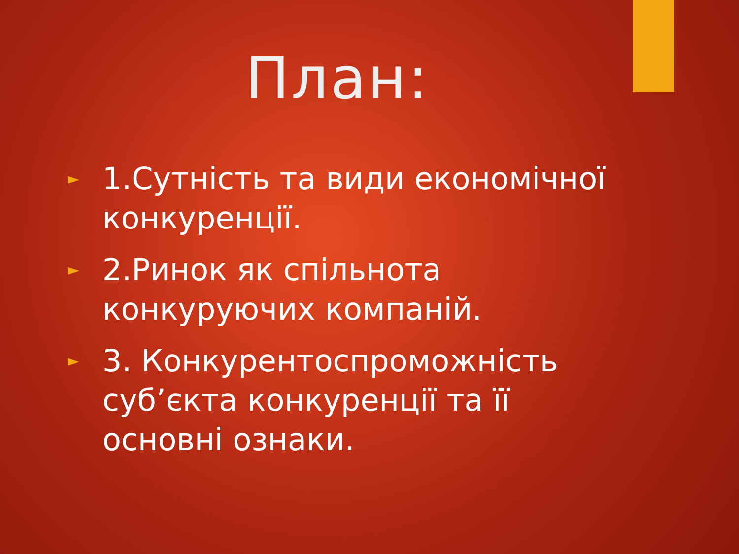План:
► 1.Сутність та види економічної конкуренції.
► 2.Ринок як спільнота конкуруючих компаній.
► 3. Конкурентоспроможність суб’єкта конкуренції та її основні ознаки.